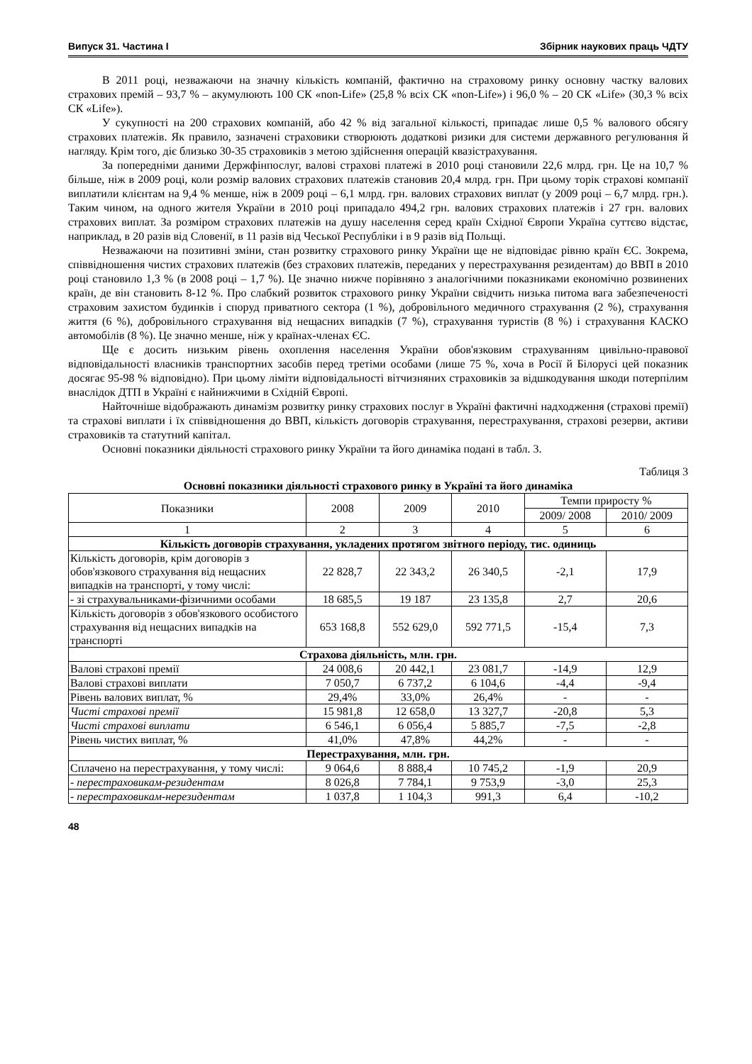Випуск 31. Частина I Збірник наукових праць ЧДТУ
В 2011 році, незважаючи на значну кількість компаній, фактично на страховому ринку основну частку валових страхових премій – 93,7 % – акумулюють 100 СК «non-Life» (25,8 % всіх СК «non-Life») і 96,0 % – 20 СК «Life» (30,3 % всіх СК «Life»).
У сукупності на 200 страхових компаній, або 42 % від загальної кількості, припадає лише 0,5 % валового обсягу страхових платежів. Як правило, зазначені страховики створюють додаткові ризики для системи державного регулювання й нагляду. Крім того, діє близько 30-35 страховиків з метою здійснення операцій квазістрахування.
За попередніми даними Держфінпослуг, валові страхові платежі в 2010 році становили 22,6 млрд. грн. Це на 10,7 % більше, ніж в 2009 році, коли розмір валових страхових платежів становив 20,4 млрд. грн. При цьому торік страхові компанії виплатили клієнтам на 9,4 % менше, ніж в 2009 році – 6,1 млрд. грн. валових страхових виплат (у 2009 році – 6,7 млрд. грн.). Таким чином, на одного жителя України в 2010 році припадало 494,2 грн. валових страхових платежів і 27 грн. валових страхових виплат. За розміром страхових платежів на душу населення серед країн Східної Європи Україна суттєво відстає, наприклад, в 20 разів від Словенії, в 11 разів від Чеської Республіки і в 9 разів від Польщі.
Незважаючи на позитивні зміни, стан розвитку страхового ринку України ще не відповідає рівню країн ЄС. Зокрема, співвідношення чистих страхових платежів (без страхових платежів, переданих у перестрахування резидентам) до ВВП в 2010 році становило 1,3 % (в 2008 році – 1,7 %). Це значно нижче порівняно з аналогічними показниками економічно розвинених країн, де він становить 8-12 %. Про слабкий розвиток страхового ринку України свідчить низька питома вага забезпеченості страховим захистом будинків і споруд приватного сектора (1 %), добровільного медичного страхування (2 %), страхування життя (6 %), добровільного страхування від нещасних випадків (7 %), страхування туристів (8 %) і страхування КАСКО автомобілів (8 %). Це значно менше, ніж у країнах-членах ЄС.
Ще є досить низьким рівень охоплення населення України обов'язковим страхуванням цивільно-правової відповідальності власників транспортних засобів перед третіми особами (лише 75 %, хоча в Росії й Білорусі цей показник досягає 95-98 % відповідно). При цьому ліміти відповідальності вітчизняних страховиків за відшкодування шкоди потерпілим внаслідок ДТП в Україні є найнижчими в Східній Європі.
Найточніше відображають динамізм розвитку ринку страхових послуг в Україні фактичні надходження (страхові премії) та страхові виплати і їх співвідношення до ВВП, кількість договорів страхування, перестрахування, страхові резерви, активи страховиків та статутний капітал.
Основні показники діяльності страхового ринку України та його динаміка подані в табл. 3.
Таблиця 3
Основні показники діяльності страхового ринку в Україні та його динаміка
| Показники | 2008 | 2009 | 2010 | Темпи приросту % | |
| --- | --- | --- | --- | --- | --- |
| | | | | 2009/ 2008 | 2010/ 2009 |
| 1 | 2 | 3 | 4 | 5 | 6 |
| Кількість договорів страхування, укладених протягом звітного періоду, тис. одиниць | | | | | |
| Кількість договорів, крім договорів з обов'язкового страхування від нещасних випадків на транспорті, у тому числі: | 22 828,7 | 22 343,2 | 26 340,5 | -2,1 | 17,9 |
| - зі страхувальниками-фізичними особами | 18 685,5 | 19 187 | 23 135,8 | 2,7 | 20,6 |
| Кількість договорів з обов'язкового особистого страхування від нещасних випадків на транспорті | 653 168,8 | 552 629,0 | 592 771,5 | -15,4 | 7,3 |
| Страхова діяльність, млн. грн. | | | | | |
| Валові страхові премії | 24 008,6 | 20 442,1 | 23 081,7 | -14,9 | 12,9 |
| Валові страхові виплати | 7 050,7 | 6 737,2 | 6 104,6 | -4,4 | -9,4 |
| Рівень валових виплат, % | 29,4% | 33,0% | 26,4% | - | - |
| Чисті страхові премії | 15 981,8 | 12 658,0 | 13 327,7 | -20,8 | 5,3 |
| Чисті страхові виплати | 6 546,1 | 6 056,4 | 5 885,7 | -7,5 | -2,8 |
| Рівень чистих виплат, % | 41,0% | 47,8% | 44,2% | - | - |
| Перестрахування, млн. грн. | | | | | |
| Сплачено на перестрахування, у тому числі: | 9 064,6 | 8 888,4 | 10 745,2 | -1,9 | 20,9 |
| - перестраховикам-резидентам | 8 026,8 | 7 784,1 | 9 753,9 | -3,0 | 25,3 |
| - перестраховикам-нерезидентам | 1 037,8 | 1 104,3 | 991,3 | 6,4 | -10,2 |
48